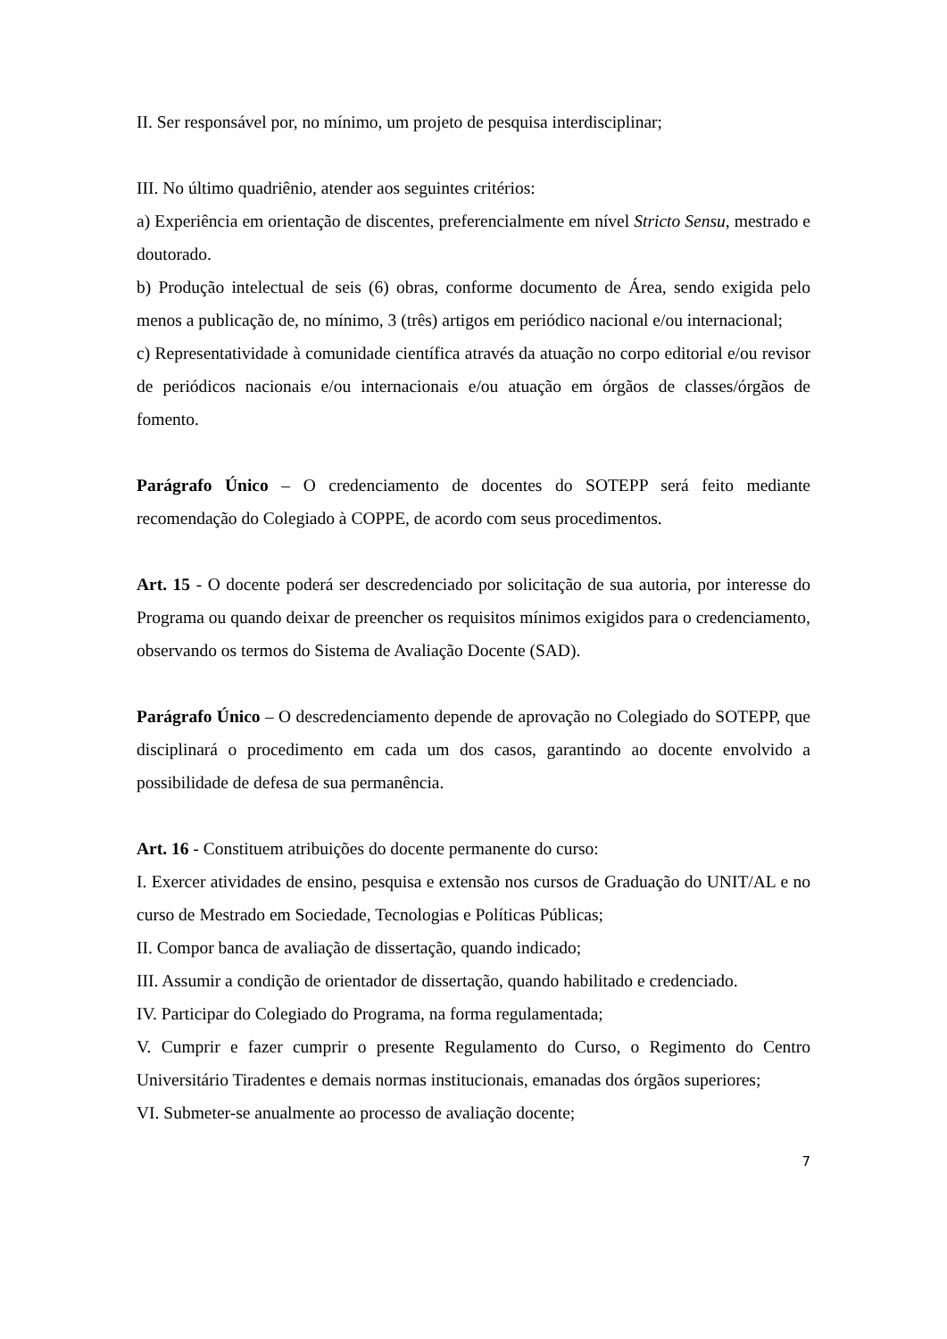II. Ser responsável por, no mínimo, um projeto de pesquisa interdisciplinar;
III. No último quadriênio, atender aos seguintes critérios:
a) Experiência em orientação de discentes, preferencialmente em nível Stricto Sensu, mestrado e doutorado.
b) Produção intelectual de seis (6) obras, conforme documento de Área, sendo exigida pelo menos a publicação de, no mínimo, 3 (três) artigos em periódico nacional e/ou internacional;
c) Representatividade à comunidade científica através da atuação no corpo editorial e/ou revisor de periódicos nacionais e/ou internacionais e/ou atuação em órgãos de classes/órgãos de fomento.
Parágrafo Único – O credenciamento de docentes do SOTEPP será feito mediante recomendação do Colegiado à COPPE, de acordo com seus procedimentos.
Art. 15 - O docente poderá ser descredenciado por solicitação de sua autoria, por interesse do Programa ou quando deixar de preencher os requisitos mínimos exigidos para o credenciamento, observando os termos do Sistema de Avaliação Docente (SAD).
Parágrafo Único – O descredenciamento depende de aprovação no Colegiado do SOTEPP, que disciplinará o procedimento em cada um dos casos, garantindo ao docente envolvido a possibilidade de defesa de sua permanência.
Art. 16 - Constituem atribuições do docente permanente do curso:
I. Exercer atividades de ensino, pesquisa e extensão nos cursos de Graduação do UNIT/AL e no curso de Mestrado em Sociedade, Tecnologias e Políticas Públicas;
II. Compor banca de avaliação de dissertação, quando indicado;
III. Assumir a condição de orientador de dissertação, quando habilitado e credenciado.
IV. Participar do Colegiado do Programa, na forma regulamentada;
V. Cumprir e fazer cumprir o presente Regulamento do Curso, o Regimento do Centro Universitário Tiradentes e demais normas institucionais, emanadas dos órgãos superiores;
VI. Submeter-se anualmente ao processo de avaliação docente;
7